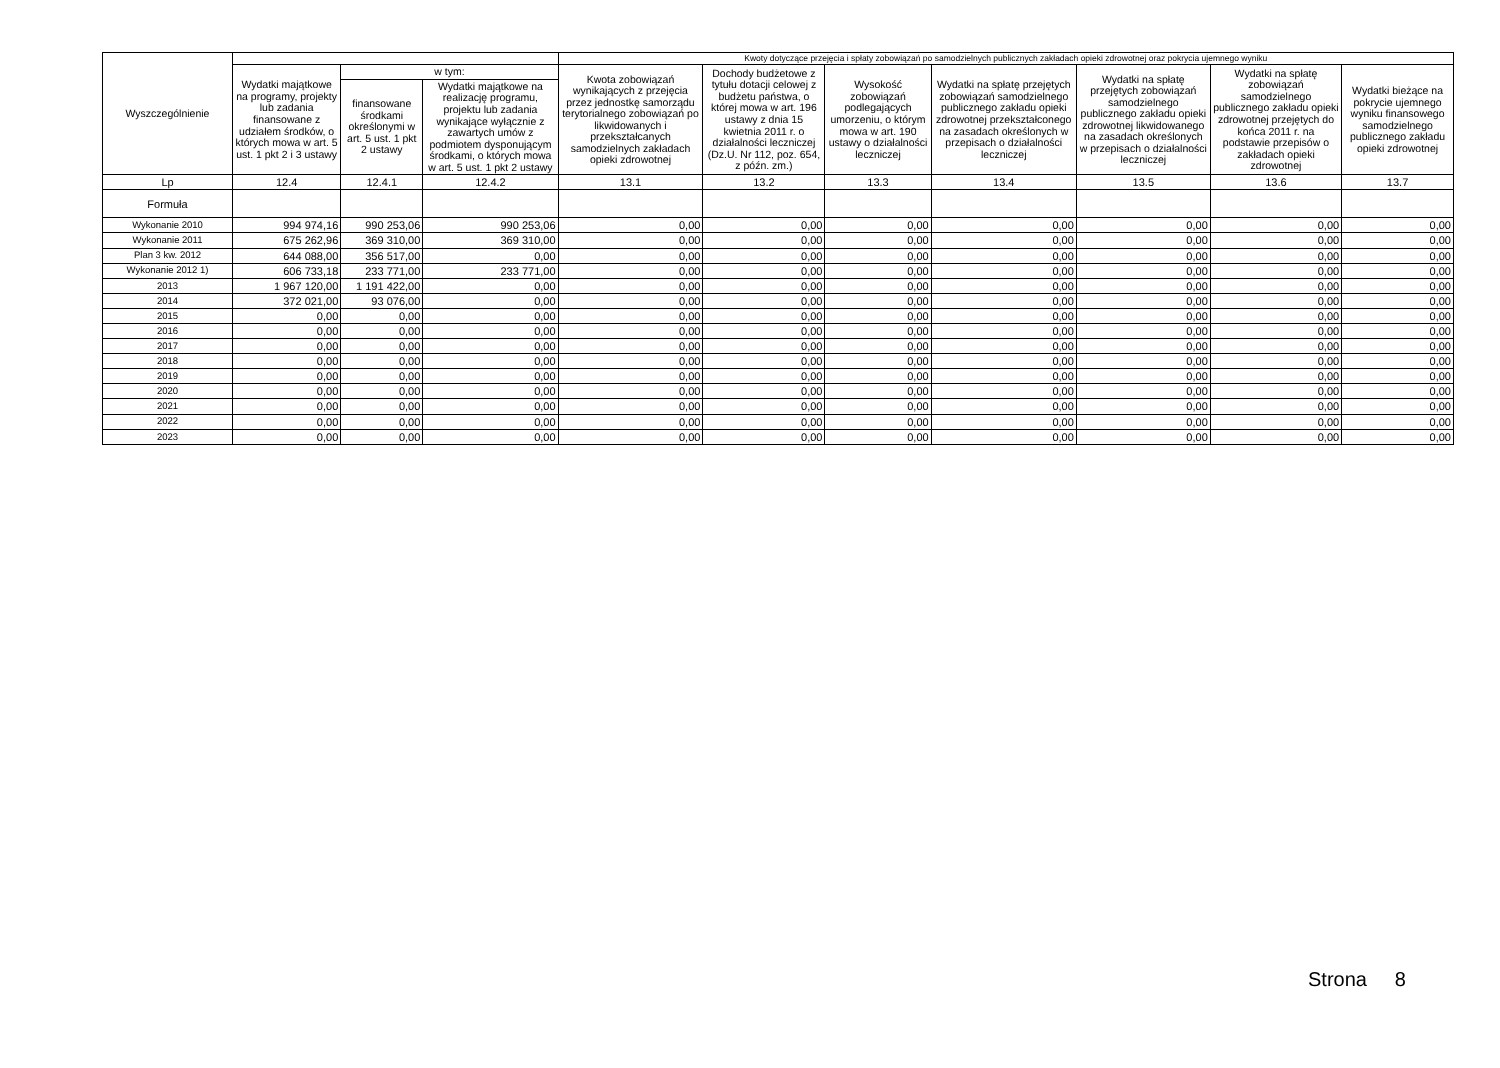| Wyszczególnienie | | | | Kwoty dotyczące przejęcia i spłaty zobowiązań po samodzielnych publicznych zakładach opieki zdrowotnej oraz pokrycia ujemnego wyniku | | | | | | |
| --- | --- | --- | --- | --- | --- | --- | --- | --- | --- | --- |
| | Wydatki majątkowe na programy, projekty lub zadania finansowane z udziałem środków, o których mowa w art. 5 ust. 1 pkt 2 i 3 ustawy | w tym: | | Kwota zobowiązań wynikających z przejęcia przez jednostkę samorządu terytorialnego zobowiązań po likwidowanych i przekształcanych samodzielnych zakładach opieki zdrowotnej | Dochody budżetowe z tytułu dotacji celowej z budżetu państwa, o której mowa w art. 196 ustawy z dnia 15 kwietnia 2011 r. o działalności leczniczej (Dz.U. Nr 112, poz. 654, z późn. zm.) | Wysokość zobowiązań podlegających umorzeniu, o którym mowa w art. 190 ustawy o działalności leczniczej | Wydatki na spłatę przejętych zobowiązań samodzielnego publicznego zakładu opieki zdrowotnej przekształconego na zasadach określonych w przepisach o działalności leczniczej | Wydatki na spłatę przejętych zobowiązań samodzielnego publicznego zakładu opieki zdrowotnej likwidowanego na zasadach określonych w przepisach o działalności leczniczej | Wydatki na spłatę zobowiązań samodzielnego publicznego zakładu opieki zdrowotnej przejętych do końca 2011 r. na podstawie przepisów o zakładach opieki zdrowotnej | Wydatki bieżące na pokrycie ujemnego wyniku finansowego samodzielnego publicznego zakładu opieki zdrowotnej |
| | | finansowane środkami określonymi w art. 5 ust. 1 pkt 2 ustawy | Wydatki majątkowe na realizację programu, projektu lub zadania wynikające wyłącznie z zawartych umów z podmiotem dysponującym środkami, o których mowa w art. 5 ust. 1 pkt 2 ustawy | | | | | | | |
| Lp | 12.4 | 12.4.1 | 12.4.2 | 13.1 | 13.2 | 13.3 | 13.4 | 13.5 | 13.6 | 13.7 |
| Formuła | | | | | | | | | | |
| Wykonanie 2010 | 994 974,16 | 990 253,06 | 990 253,06 | 0,00 | 0,00 | 0,00 | 0,00 | 0,00 | 0,00 | 0,00 |
| Wykonanie 2011 | 675 262,96 | 369 310,00 | 369 310,00 | 0,00 | 0,00 | 0,00 | 0,00 | 0,00 | 0,00 | 0,00 |
| Plan 3 kw. 2012 | 644 088,00 | 356 517,00 | 0,00 | 0,00 | 0,00 | 0,00 | 0,00 | 0,00 | 0,00 | 0,00 |
| Wykonanie 2012 1) | 606 733,18 | 233 771,00 | 233 771,00 | 0,00 | 0,00 | 0,00 | 0,00 | 0,00 | 0,00 | 0,00 |
| 2013 | 1 967 120,00 | 1 191 422,00 | 0,00 | 0,00 | 0,00 | 0,00 | 0,00 | 0,00 | 0,00 | 0,00 |
| 2014 | 372 021,00 | 93 076,00 | 0,00 | 0,00 | 0,00 | 0,00 | 0,00 | 0,00 | 0,00 | 0,00 |
| 2015 | 0,00 | 0,00 | 0,00 | 0,00 | 0,00 | 0,00 | 0,00 | 0,00 | 0,00 | 0,00 |
| 2016 | 0,00 | 0,00 | 0,00 | 0,00 | 0,00 | 0,00 | 0,00 | 0,00 | 0,00 | 0,00 |
| 2017 | 0,00 | 0,00 | 0,00 | 0,00 | 0,00 | 0,00 | 0,00 | 0,00 | 0,00 | 0,00 |
| 2018 | 0,00 | 0,00 | 0,00 | 0,00 | 0,00 | 0,00 | 0,00 | 0,00 | 0,00 | 0,00 |
| 2019 | 0,00 | 0,00 | 0,00 | 0,00 | 0,00 | 0,00 | 0,00 | 0,00 | 0,00 | 0,00 |
| 2020 | 0,00 | 0,00 | 0,00 | 0,00 | 0,00 | 0,00 | 0,00 | 0,00 | 0,00 | 0,00 |
| 2021 | 0,00 | 0,00 | 0,00 | 0,00 | 0,00 | 0,00 | 0,00 | 0,00 | 0,00 | 0,00 |
| 2022 | 0,00 | 0,00 | 0,00 | 0,00 | 0,00 | 0,00 | 0,00 | 0,00 | 0,00 | 0,00 |
| 2023 | 0,00 | 0,00 | 0,00 | 0,00 | 0,00 | 0,00 | 0,00 | 0,00 | 0,00 | 0,00 |
Strona 8